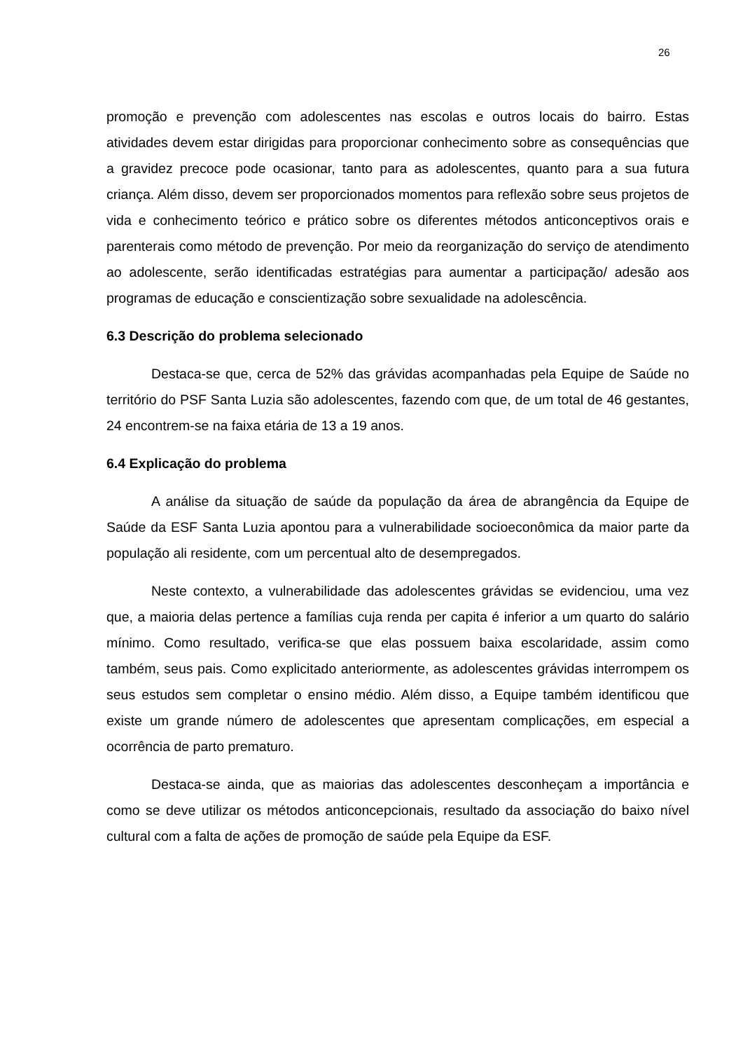26
promoção e prevenção com adolescentes nas escolas e outros locais do bairro. Estas atividades devem estar dirigidas para proporcionar conhecimento sobre as consequências que a gravidez precoce pode ocasionar, tanto para as adolescentes, quanto para a sua futura criança. Além disso, devem ser proporcionados momentos para reflexão sobre seus projetos de vida e conhecimento teórico e prático sobre os diferentes métodos anticonceptivos orais e parenterais como método de prevenção. Por meio da reorganização do serviço de atendimento ao adolescente, serão identificadas estratégias para aumentar a participação/ adesão aos programas de educação e conscientização sobre sexualidade na adolescência.
6.3 Descrição do problema selecionado
Destaca-se que, cerca de 52% das grávidas acompanhadas pela Equipe de Saúde no território do PSF Santa Luzia são adolescentes, fazendo com que, de um total de 46 gestantes, 24 encontrem-se na faixa etária de 13 a 19 anos.
6.4 Explicação do problema
A análise da situação de saúde da população da área de abrangência da Equipe de Saúde da ESF Santa Luzia apontou para a vulnerabilidade socioeconômica da maior parte da população ali residente, com um percentual alto de desempregados.
Neste contexto, a vulnerabilidade das adolescentes grávidas se evidenciou, uma vez que, a maioria delas pertence a famílias cuja renda per capita é inferior a um quarto do salário mínimo. Como resultado, verifica-se que elas possuem baixa escolaridade, assim como também, seus pais. Como explicitado anteriormente, as adolescentes grávidas interrompem os seus estudos sem completar o ensino médio. Além disso, a Equipe também identificou que existe um grande número de adolescentes que apresentam complicações, em especial a ocorrência de parto prematuro.
Destaca-se ainda, que as maiorias das adolescentes desconheçam a importância e como se deve utilizar os métodos anticoncepcionais, resultado da associação do baixo nível cultural com a falta de ações de promoção de saúde pela Equipe da ESF.